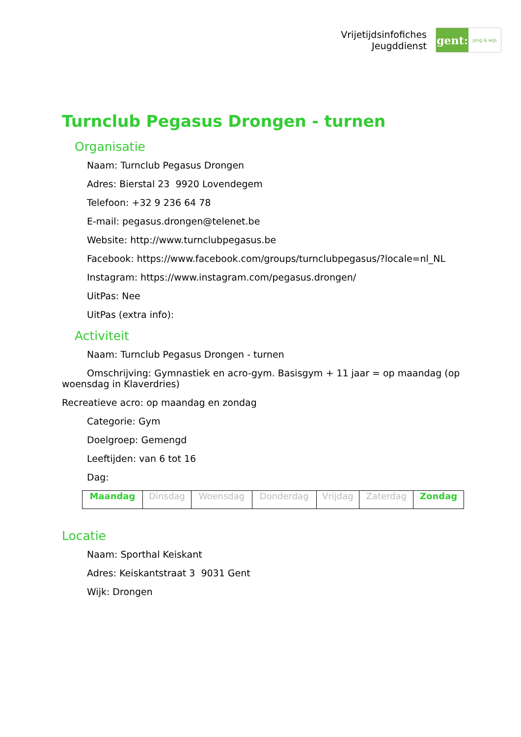Vrijetijdsinfofiches
Jeugddienst
gent:
jong & wijs
Turnclub Pegasus Drongen - turnen
Organisatie
Naam: Turnclub Pegasus Drongen
Adres: Bierstal 23 9920 Lovendegem
Telefoon: +32 9 236 64 78
E-mail: pegasus.drongen@telenet.be
Website: http://www.turnclubpegasus.be
Facebook: https://www.facebook.com/groups/turnclubpegasus/?locale=nl_NL
Instagram: https://www.instagram.com/pegasus.drongen/
UitPas: Nee
UitPas (extra info):
Activiteit
Naam: Turnclub Pegasus Drongen - turnen
Omschrijving: Gymnastiek en acro-gym. Basisgym + 11 jaar = op maandag (op woensdag in Klaverdries)
Recreatieve acro: op maandag en zondag
Categorie: Gym
Doelgroep: Gemengd
Leeftijden: van 6 tot 16
Dag:
| Maandag | Dinsdag | Woensdag | Donderdag | Vrijdag | Zaterdag | Zondag |
Locatie
Naam: Sporthal Keiskant
Adres: Keiskantstraat 3 9031 Gent
Wijk: Drongen